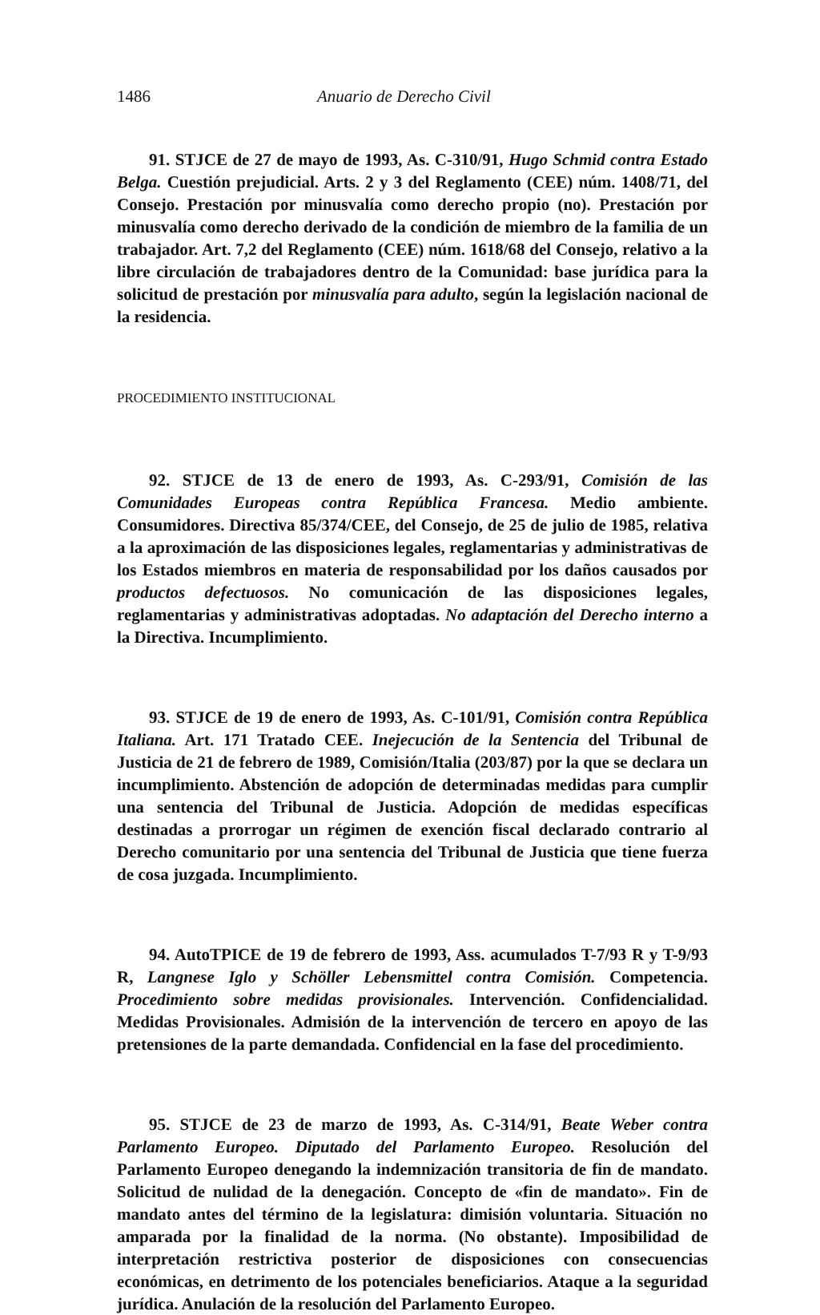1486 Anuario de Derecho Civil
91. STJCE de 27 de mayo de 1993, As. C-310/91, Hugo Schmid contra Estado Belga. Cuestión prejudicial. Arts. 2 y 3 del Reglamento (CEE) núm. 1408/71, del Consejo. Prestación por minusvalía como derecho propio (no). Prestación por minusvalía como derecho derivado de la condición de miembro de la familia de un trabajador. Art. 7,2 del Reglamento (CEE) núm. 1618/68 del Consejo, relativo a la libre circulación de trabajadores dentro de la Comunidad: base jurídica para la solicitud de prestación por minusvalía para adulto, según la legislación nacional de la residencia.
PROCEDIMIENTO INSTITUCIONAL
92. STJCE de 13 de enero de 1993, As. C-293/91, Comisión de las Comunidades Europeas contra República Francesa. Medio ambiente. Consumidores. Directiva 85/374/CEE, del Consejo, de 25 de julio de 1985, relativa a la aproximación de las disposiciones legales, reglamentarias y administrativas de los Estados miembros en materia de responsabilidad por los daños causados por productos defectuosos. No comunicación de las disposiciones legales, reglamentarias y administrativas adoptadas. No adaptación del Derecho interno a la Directiva. Incumplimiento.
93. STJCE de 19 de enero de 1993, As. C-101/91, Comisión contra República Italiana. Art. 171 Tratado CEE. Inejecución de la Sentencia del Tribunal de Justicia de 21 de febrero de 1989, Comisión/Italia (203/87) por la que se declara un incumplimiento. Abstención de adopción de determinadas medidas para cumplir una sentencia del Tribunal de Justicia. Adopción de medidas específicas destinadas a prorrogar un régimen de exención fiscal declarado contrario al Derecho comunitario por una sentencia del Tribunal de Justicia que tiene fuerza de cosa juzgada. Incumplimiento.
94. AutoTPICE de 19 de febrero de 1993, Ass. acumulados T-7/93 R y T-9/93 R, Langnese Iglo y Schöller Lebensmittel contra Comisión. Competencia. Procedimiento sobre medidas provisionales. Intervención. Confidencialidad. Medidas Provisionales. Admisión de la intervención de tercero en apoyo de las pretensiones de la parte demandada. Confidencial en la fase del procedimiento.
95. STJCE de 23 de marzo de 1993, As. C-314/91, Beate Weber contra Parlamento Europeo. Diputado del Parlamento Europeo. Resolución del Parlamento Europeo denegando la indemnización transitoria de fin de mandato. Solicitud de nulidad de la denegación. Concepto de «fin de mandato». Fin de mandato antes del término de la legislatura: dimisión voluntaria. Situación no amparada por la finalidad de la norma. (No obstante). Imposibilidad de interpretación restrictiva posterior de disposiciones con consecuencias económicas, en detrimento de los potenciales beneficiarios. Ataque a la seguridad jurídica. Anulación de la resolución del Parlamento Europeo.